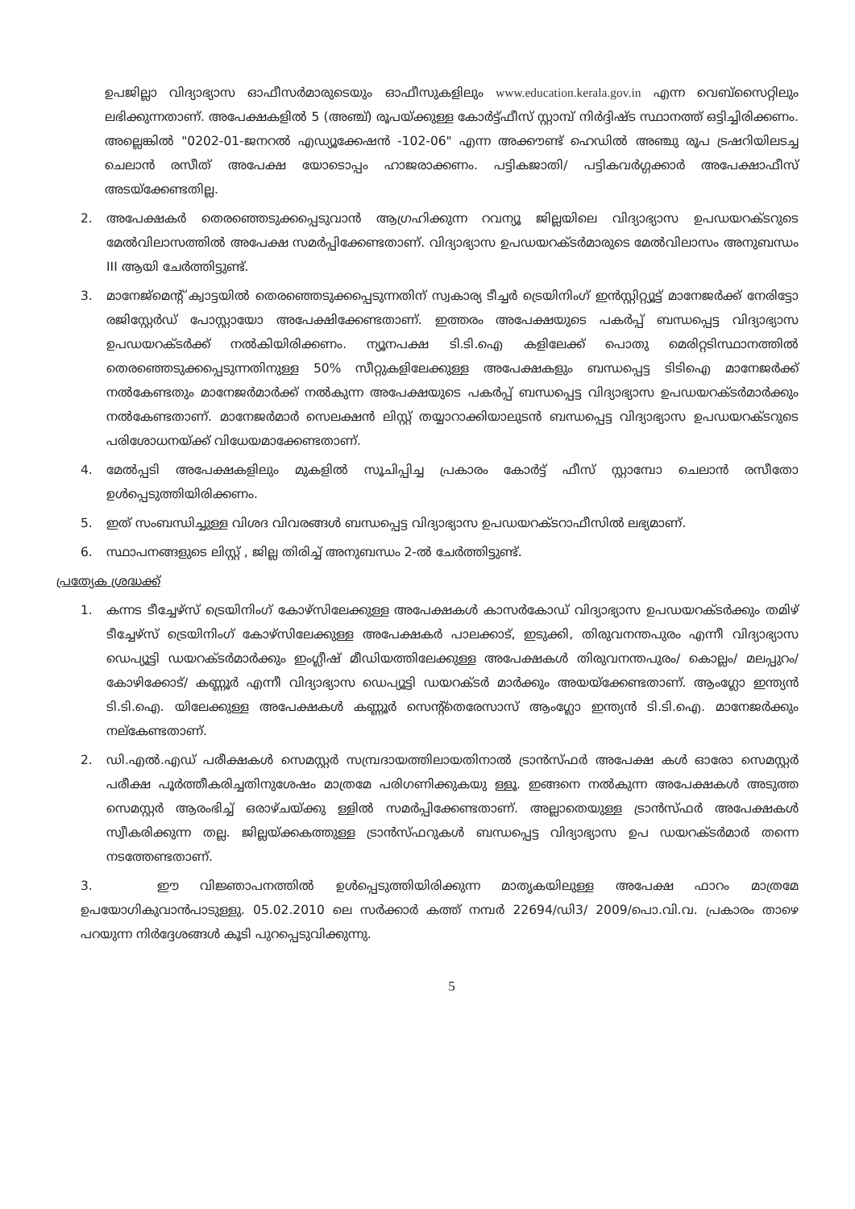ഉപജില്ലാ വിദ്യാഭ്യാസ ഓഫീസർമാരുടെയും ഓഫീസുകളിലും www.education.kerala.gov.in എന്ന വെബ്സൈറ്റിലും ലഭിക്കുന്നതാണ്. അപേക്ഷകളിൽ 5 (അഞ്ച്) രൂപയ്ക്കുള്ള കോർട്ട്ഫീസ് സ്റ്റാമ്പ് നിർദ്ദിഷ്ട സ്ഥാനത്ത് ഒട്ടിച്ചിരിക്കണം. അല്ലെങ്കിൽ "0202-01-ജനറൽ എഡ്യൂക്കേഷൻ -102-06" എന്ന അക്കൗണ്ട് ഹെഡിൽ അഞ്ചു രൂപ ട്രഷറിയിലടച്ച ചെലാൻ രസീത് അപേക്ഷ യോടൊപ്പം ഹാജരാക്കണം. പട്ടികജാതി/ പട്ടികവർഗ്ഗക്കാർ അപേക്ഷാഫീസ് അടയ്ക്കേണ്ടതില്ല.
2. അപേക്ഷകർ തെരഞ്ഞെടുക്കപ്പെടുവാൻ ആഗ്രഹിക്കുന്ന റവന്യൂ ജില്ലയിലെ വിദ്യാഭ്യാസ ഉപഡയറക്ടറുടെ മേൽവിലാസത്തിൽ അപേക്ഷ സമർപ്പിക്കേണ്ടതാണ്. വിദ്യാഭ്യാസ ഉപഡയറക്ടർമാരുടെ മേൽവിലാസം അനുബന്ധം III ആയി ചേർത്തിട്ടുണ്ട്.
3. മാനേജ്മെന്റ് ക്വാട്ടയിൽ തെരഞ്ഞെടുക്കപ്പെടുന്നതിന് സ്വകാര്യ ടീച്ചർ ട്രെയിനിംഗ് ഇൻസ്റ്റിറ്റ്യൂട്ട് മാനേജർക്ക് നേരിട്ടോ രജിസ്റ്റേർഡ് പോസ്റ്റായോ അപേക്ഷിക്കേണ്ടതാണ്. ഇത്തരം അപേക്ഷയുടെ പകർപ്പ് ബന്ധപ്പെട്ട വിദ്യാഭ്യാസ ഉപഡയറക്ടർക്ക് നൽകിയിരിക്കണം. ന്യൂനപക്ഷ ടി.ടി.ഐ കളിലേക്ക് പൊതു മെരിറ്റടിസ്ഥാനത്തിൽ തെരഞ്ഞെടുക്കപ്പെടുന്നതിനുള്ള 50% സീറ്റുകളിലേക്കുള്ള അപേക്ഷകളും ബന്ധപ്പെട്ട ടിടിഐ മാനേജർക്ക് നൽകേണ്ടതും മാനേജർമാർക്ക് നൽകുന്ന അപേക്ഷയുടെ പകർപ്പ് ബന്ധപ്പെട്ട വിദ്യാഭ്യാസ ഉപഡയറക്ടർമാർക്കും നൽകേണ്ടതാണ്. മാനേജർമാർ സെലക്ഷൻ ലിസ്റ്റ് തയ്യാറാക്കിയാലുടൻ ബന്ധപ്പെട്ട വിദ്യാഭ്യാസ ഉപഡയറക്ടറുടെ പരിശോധനയ്ക്ക് വിധേയമാക്കേണ്ടതാണ്.
4. മേൽപ്പടി അപേക്ഷകളിലും മുകളിൽ സൂചിപ്പിച്ച പ്രകാരം കോർട്ട് ഫീസ് സ്റ്റാമ്പോ ചെലാൻ രസീതോ ഉൾപ്പെടുത്തിയിരിക്കണം.
5. ഇത് സംബന്ധിച്ചുള്ള വിശദ വിവരങ്ങൾ ബന്ധപ്പെട്ട വിദ്യാഭ്യാസ ഉപഡയറക്ടറാഫീസിൽ ലഭ്യമാണ്.
6. സ്ഥാപനങ്ങളുടെ ലിസ്റ്റ് , ജില്ല തിരിച്ച് അനുബന്ധം 2-ൽ ചേർത്തിട്ടുണ്ട്.
പ്രത്യേക ശ്രദ്ധക്ക്
1. കന്നട ടീച്ചേഴ്സ് ട്രെയിനിംഗ് കോഴ്സിലേക്കുള്ള അപേക്ഷകൾ കാസർകോഡ് വിദ്യാഭ്യാസ ഉപഡയറക്ടർക്കും തമിഴ് ടീച്ചേഴ്സ് ട്രെയിനിംഗ് കോഴ്സിലേക്കുള്ള അപേക്ഷകർ പാലക്കാട്, ഇടുക്കി, തിരുവനന്തപുരം എന്നീ വിദ്യാഭ്യാസ ഡെപ്യൂട്ടി ഡയറക്ടർമാർക്കും ഇംഗ്ലീഷ് മീഡിയത്തിലേക്കുള്ള അപേക്ഷകൾ തിരുവനന്തപുരം/ കൊല്ലം/ മലപ്പുറം/ കോഴിക്കോട്/ കണ്ണൂർ എന്നീ വിദ്യാഭ്യാസ ഡെപ്യൂട്ടി ഡയറക്ടർ മാർക്കും അയയ്ക്കേണ്ടതാണ്. ആംഗ്ലോ ഇന്ത്യൻ ടി.ടി.ഐ. യിലേക്കുള്ള അപേക്ഷകൾ കണ്ണൂർ സെന്റ്തെരേസാസ് ആംഗ്ലോ ഇന്ത്യൻ ടി.ടി.ഐ. മാനേജർക്കും നല്കേണ്ടതാണ്.
2. ഡി.എൽ.എഡ് പരീക്ഷകൾ സെമസ്റ്റർ സമ്പ്രദായത്തിലായതിനാൽ ട്രാൻസ്ഫർ അപേക്ഷ കൾ ഓരോ സെമസ്റ്റർ പരീക്ഷ പൂർത്തീകരിച്ചതിനുശേഷം മാത്രമേ പരിഗണിക്കുകയു ള്ളൂ. ഇങ്ങനെ നൽകുന്ന അപേക്ഷകൾ അടുത്ത സെമസ്റ്റർ ആരംഭിച്ച് ഒരാഴ്ചയ്ക്കു ള്ളിൽ സമർപ്പിക്കേണ്ടതാണ്. അല്ലാതെയുള്ള ട്രാൻസ്ഫർ അപേക്ഷകൾ സ്വീകരിക്കുന്ന തല്ല. ജില്ലയ്ക്കകത്തുള്ള ട്രാൻസ്ഫറുകൾ ബന്ധപ്പെട്ട വിദ്യാഭ്യാസ ഉപ ഡയറക്ടർമാർ തന്നെ നടത്തേണ്ടതാണ്.
3. ഈ വിജ്ഞാപനത്തിൽ ഉൾപ്പെടുത്തിയിരിക്കുന്ന മാതൃകയിലുള്ള അപേക്ഷ ഫാറം മാത്രമേ ഉപയോഗികുവാൻപാടുള്ളു. 05.02.2010 ലെ സർക്കാർ കത്ത് നമ്പർ 22694/ഡി3/ 2009/പൊ.വി.വ. പ്രകാരം താഴെ പറയുന്ന നിർദ്ദേശങ്ങൾ കൂടി പുറപ്പെടുവിക്കുന്നു.
5